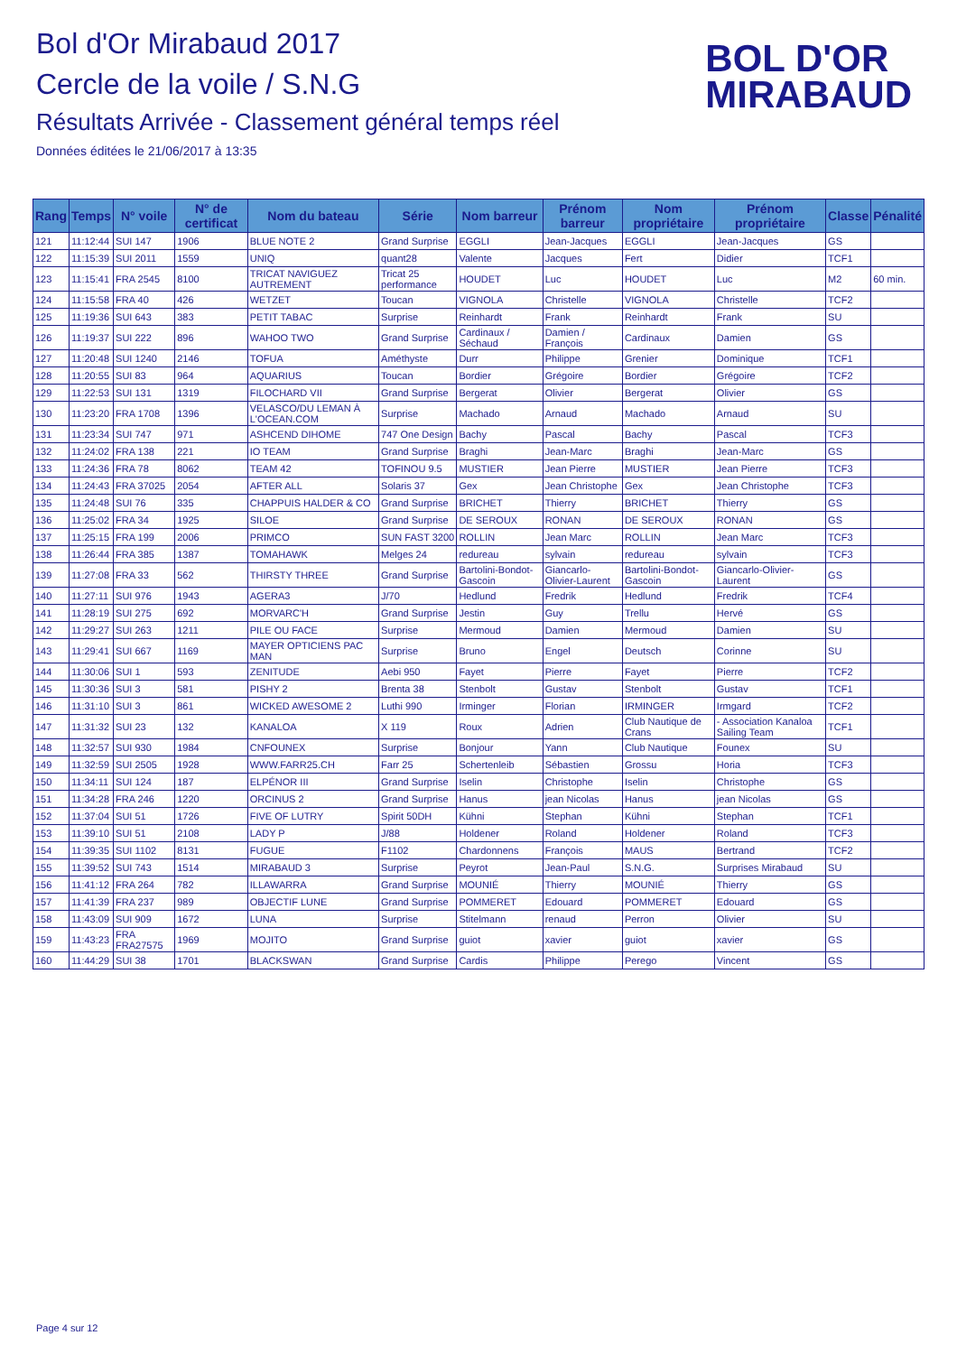Bol d'Or Mirabaud 2017
Cercle de la voile / S.N.G
Résultats Arrivée - Classement général temps réel
Données éditées le 21/06/2017 à 13:35
BOL D'OR
MIRABAUD
| Rang | Temps | N° voile | N° de certificat | Nom du bateau | Série | Nom barreur | Prénom barreur | Nom propriétaire | Prénom propriétaire | Classe | Pénalité |
| --- | --- | --- | --- | --- | --- | --- | --- | --- | --- | --- | --- |
| 121 | 11:12:44 | SUI 147 | 1906 | BLUE NOTE 2 | Grand Surprise | EGGLI | Jean-Jacques | EGGLI | Jean-Jacques | GS | |
| 122 | 11:15:39 | SUI 2011 | 1559 | UNIQ | quant28 | Valente | Jacques | Fert | Didier | TCF1 | |
| 123 | 11:15:41 | FRA 2545 | 8100 | TRICAT NAVIGUEZ AUTREMENT | Tricat 25 performance | HOUDET | Luc | HOUDET | Luc | M2 | 60 min. |
| 124 | 11:15:58 | FRA 40 | 426 | WETZET | Toucan | VIGNOLA | Christelle | VIGNOLA | Christelle | TCF2 | |
| 125 | 11:19:36 | SUI 643 | 383 | PETIT TABAC | Surprise | Reinhardt | Frank | Reinhardt | Frank | SU | |
| 126 | 11:19:37 | SUI 222 | 896 | WAHOO TWO | Grand Surprise | Cardinaux / Séchaud | Damien / François | Cardinaux | Damien | GS | |
| 127 | 11:20:48 | SUI 1240 | 2146 | TOFUA | Améthyste | Durr | Philippe | Grenier | Dominique | TCF1 | |
| 128 | 11:20:55 | SUI 83 | 964 | AQUARIUS | Toucan | Bordier | Grégoire | Bordier | Grégoire | TCF2 | |
| 129 | 11:22:53 | SUI 131 | 1319 | FILOCHARD VII | Grand Surprise | Bergerat | Olivier | Bergerat | Olivier | GS | |
| 130 | 11:23:20 | FRA 1708 | 1396 | VELASCO/DU LEMAN À L'OCEAN.COM | Surprise | Machado | Arnaud | Machado | Arnaud | SU | |
| 131 | 11:23:34 | SUI 747 | 971 | ASHCEND DIHOME | 747 One Design | Bachy | Pascal | Bachy | Pascal | TCF3 | |
| 132 | 11:24:02 | FRA 138 | 221 | IO TEAM | Grand Surprise | Braghi | Jean-Marc | Braghi | Jean-Marc | GS | |
| 133 | 11:24:36 | FRA 78 | 8062 | TEAM 42 | TOFINOU 9.5 | MUSTIER | Jean Pierre | MUSTIER | Jean Pierre | TCF3 | |
| 134 | 11:24:43 | FRA 37025 | 2054 | AFTER ALL | Solaris 37 | Gex | Jean Christophe | Gex | Jean Christophe | TCF3 | |
| 135 | 11:24:48 | SUI 76 | 335 | CHAPPUIS HALDER & CO | Grand Surprise | BRICHET | Thierry | BRICHET | Thierry | GS | |
| 136 | 11:25:02 | FRA 34 | 1925 | SILOE | Grand Surprise | DE SEROUX | RONAN | DE SEROUX | RONAN | GS | |
| 137 | 11:25:15 | FRA 199 | 2006 | PRIMCO | SUN FAST 3200 | ROLLIN | Jean Marc | ROLLIN | Jean Marc | TCF3 | |
| 138 | 11:26:44 | FRA 385 | 1387 | TOMAHAWK | Melges 24 | redureau | sylvain | redureau | sylvain | TCF3 | |
| 139 | 11:27:08 | FRA 33 | 562 | THIRSTY THREE | Grand Surprise | Bartolini-Bondot-Gascoin | Giancarlo-Olivier-Laurent | Bartolini-Bondot-Gascoin | Giancarlo-Olivier-Laurent | GS | |
| 140 | 11:27:11 | SUI 976 | 1943 | AGERA3 | J/70 | Hedlund | Fredrik | Hedlund | Fredrik | TCF4 | |
| 141 | 11:28:19 | SUI 275 | 692 | MORVARC'H | Grand Surprise | Jestin | Guy | Trellu | Hervé | GS | |
| 142 | 11:29:27 | SUI 263 | 1211 | PILE OU FACE | Surprise | Mermoud | Damien | Mermoud | Damien | SU | |
| 143 | 11:29:41 | SUI 667 | 1169 | MAYER OPTICIENS PAC MAN | Surprise | Bruno | Engel | Deutsch | Corinne | SU | |
| 144 | 11:30:06 | SUI 1 | 593 | ZENITUDE | Aebi 950 | Fayet | Pierre | Fayet | Pierre | TCF2 | |
| 145 | 11:30:36 | SUI 3 | 581 | PISHY 2 | Brenta 38 | Stenbolt | Gustav | Stenbolt | Gustav | TCF1 | |
| 146 | 11:31:10 | SUI 3 | 861 | WICKED AWESOME 2 | Luthi 990 | Irminger | Florian | IRMINGER | Irmgard | TCF2 | |
| 147 | 11:31:32 | SUI 23 | 132 | KANALOA | X 119 | Roux | Adrien | Club Nautique de Crans | - Association Kanaloa Sailing Team | TCF1 | |
| 148 | 11:32:57 | SUI 930 | 1984 | CNFOUNEX | Surprise | Bonjour | Yann | Club Nautique | Founex | SU | |
| 149 | 11:32:59 | SUI 2505 | 1928 | WWW.FARR25.CH | Farr 25 | Schertenleib | Sébastien | Grossu | Horia | TCF3 | |
| 150 | 11:34:11 | SUI 124 | 187 | ELPÉNOR III | Grand Surprise | Iselin | Christophe | Iselin | Christophe | GS | |
| 151 | 11:34:28 | FRA 246 | 1220 | ORCINUS 2 | Grand Surprise | Hanus | jean Nicolas | Hanus | jean Nicolas | GS | |
| 152 | 11:37:04 | SUI 51 | 1726 | FIVE OF LUTRY | Spirit 50DH | Kühni | Stephan | Kühni | Stephan | TCF1 | |
| 153 | 11:39:10 | SUI 51 | 2108 | LADY P | J/88 | Holdener | Roland | Holdener | Roland | TCF3 | |
| 154 | 11:39:35 | SUI 1102 | 8131 | FUGUE | F1102 | Chardonnens | François | MAUS | Bertrand | TCF2 | |
| 155 | 11:39:52 | SUI 743 | 1514 | MIRABAUD 3 | Surprise | Peyrot | Jean-Paul | S.N.G. | Surprises Mirabaud | SU | |
| 156 | 11:41:12 | FRA 264 | 782 | ILLAWARRA | Grand Surprise | MOUNIÉ | Thierry | MOUNIÉ | Thierry | GS | |
| 157 | 11:41:39 | FRA 237 | 989 | OBJECTIF LUNE | Grand Surprise | POMMERET | Edouard | POMMERET | Edouard | GS | |
| 158 | 11:43:09 | SUI 909 | 1672 | LUNA | Surprise | Stitelmann | renaud | Perron | Olivier | SU | |
| 159 | 11:43:23 | FRA FRA27575 | 1969 | MOJITO | Grand Surprise | guiot | xavier | guiot | xavier | GS | |
| 160 | 11:44:29 | SUI 38 | 1701 | BLACKSWAN | Grand Surprise | Cardis | Philippe | Perego | Vincent | GS | |
Page 4 sur 12